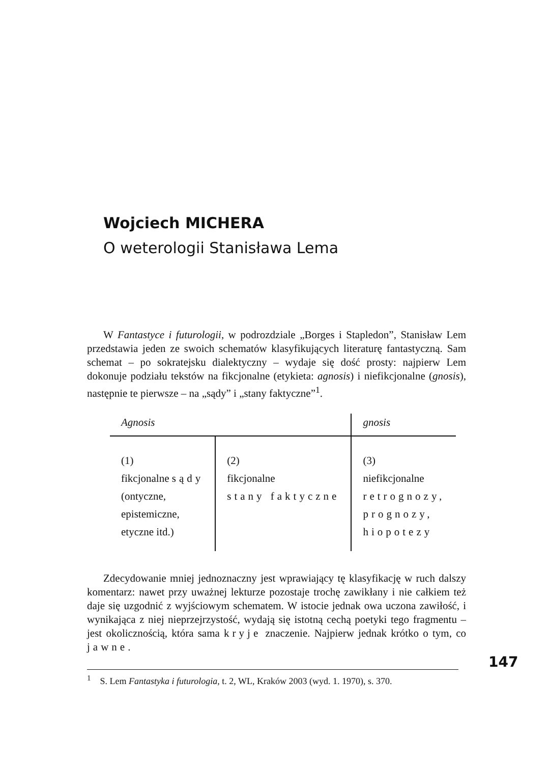Wojciech MICHERA
O weterologii Stanisława Lema
W Fantastyce i futurologii, w podrozdziale „Borges i Stapledon”, Stanisław Lem przedstawia jeden ze swoich schematów klasyfikujących literaturę fantastyczną. Sam schemat – po sokratejsku dialektyczny – wydaje się dość prosty: najpierw Lem dokonuje podziału tekstów na fikcjonalne (etykieta: agnosis) i niefikcjonalne (gnosis), następnie te pierwsze – na „sądy” i „stany faktyczne”<sup>1</sup>.
| Agnosis | | gnosis |
| (1) fikcjonalne sądy (ontyczne, epistemiczne, etyczne itd.) | (2) fikcjonalne stany faktyczne | (3) niefikcjonalne retrognozy, prognozy, hiopotezy |
Zdecydowanie mniej jednoznaczny jest wprawiający tę klasyfikację w ruch dalszy komentarz: nawet przy uważnej lekturze pozostaje trochę zawikłany i nie całkiem też daje się uzgodnić z wyjściowym schematem. W istocie jednak owa uczona zawiłość, i wynikająca z niej nieprzejrzystość, wydają się istotną cechą poetyki tego fragmentu – jest okolicznością, która sama kryje znaczenie. Najpierw jednak krótko o tym, co jawne.
<sup>1</sup> S. Lem Fantastyka i futurologia, t. 2, WL, Kraków 2003 (wyd. 1. 1970), s. 370.
147